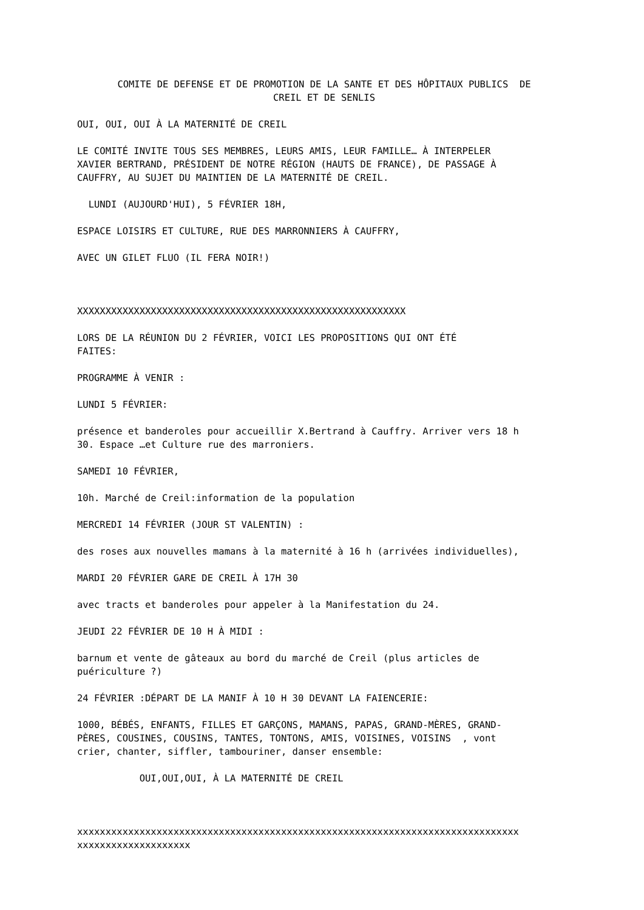COMITE DE DEFENSE ET DE PROMOTION DE LA SANTE ET DES HÔPITAUX PUBLICS DE
CREIL ET DE SENLIS
OUI, OUI, OUI À LA MATERNITÉ DE CREIL
LE COMITÉ INVITE TOUS SES MEMBRES, LEURS AMIS, LEUR FAMILLE… À INTERPELER
XAVIER BERTRAND, PRÉSIDENT DE NOTRE RÉGION (HAUTS DE FRANCE), DE PASSAGE À
CAUFFRY, AU SUJET DU MAINTIEN DE LA MATERNITÉ DE CREIL.
LUNDI (AUJOURD'HUI), 5 FÉVRIER 18H,
ESPACE LOISIRS ET CULTURE, RUE DES MARRONNIERS À CAUFFRY,
AVEC UN GILET FLUO (IL FERA NOIR!)
XXXXXXXXXXXXXXXXXXXXXXXXXXXXXXXXXXXXXXXXXXXXXXXXXXXXXXXXXX
LORS DE LA RÉUNION DU 2 FÉVRIER, VOICI LES PROPOSITIONS QUI ONT ÉTÉ
FAITES:
PROGRAMME À VENIR :
LUNDI 5 FÉVRIER:
présence et banderoles pour accueillir X.Bertrand à Cauffry. Arriver vers 18 h
30. Espace …et Culture rue des marroniers.
SAMEDI 10 FÉVRIER,
10h. Marché de Creil:information de la population
MERCREDI 14 FÉVRIER (JOUR ST VALENTIN) :
des roses aux nouvelles mamans à la maternité à 16 h (arrivées individuelles),
MARDI 20 FÉVRIER GARE DE CREIL À 17H 30
avec tracts et banderoles pour appeler à la Manifestation du 24.
JEUDI 22 FÉVRIER DE 10 H À MIDI :
barnum et vente de gâteaux au bord du marché de Creil (plus articles de
puériculture ?)
24 FÉVRIER :DÉPART DE LA MANIF À 10 H 30 DEVANT LA FAIENCERIE:
1000, BÉBÉS, ENFANTS, FILLES ET GARÇONS, MAMANS, PAPAS, GRAND-MÈRES, GRAND-
PÈRES, COUSINES, COUSINS, TANTES, TONTONS, AMIS, VOISINES, VOISINS , vont
crier, chanter, siffler, tambouriner, danser ensemble:
OUI,OUI,OUI, À LA MATERNITÉ DE CREIL
xxxxxxxxxxxxxxxxxxxxxxxxxxxxxxxxxxxxxxxxxxxxxxxxxxxxxxxxxxxxxxxxxxxxxxxxxxxxxx
xxxxxxxxxxxxxxxxxxxx